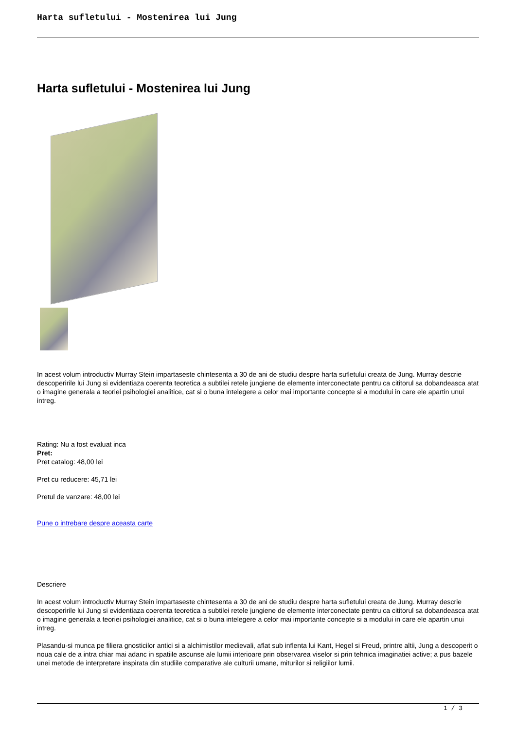Harta sufletului - Mostenirea lui Jung
Harta sufletului - Mostenirea lui Jung
In acest volum introductiv Murray Stein impartaseste chintesenta a 30 de ani de studiu despre harta sufletului creata de Jung. Murray descrie descoperirile lui Jung si evidentiaza coerenta teoretica a subtilei retele jungiene de elemente interconectate pentru ca cititorul sa dobandeasca atat o imagine generala a teoriei psihologiei analitice, cat si o buna intelegere a celor mai importante concepte si a modului in care ele apartin unui intreg.
Rating: Nu a fost evaluat inca
Pret:
Pret catalog: 48,00 lei
Pret cu reducere: 45,71 lei
Pretul de vanzare: 48,00 lei
Pune o intrebare despre aceasta carte
Descriere
In acest volum introductiv Murray Stein impartaseste chintesenta a 30 de ani de studiu despre harta sufletului creata de Jung. Murray descrie descoperirile lui Jung si evidentiaza coerenta teoretica a subtilei retele jungiene de elemente interconectate pentru ca cititorul sa dobandeasca atat o imagine generala a teoriei psihologiei analitice, cat si o buna intelegere a celor mai importante concepte si a modului in care ele apartin unui intreg.
Plasandu-si munca pe filiera gnosticilor antici si a alchimistilor medievali, aflat sub inflenta lui Kant, Hegel si Freud, printre altii, Jung a descoperit o noua cale de a intra chiar mai adanc in spatiile ascunse ale lumii interioare prin observarea viselor si prin tehnica imaginatiei active; a pus bazele unei metode de interpretare inspirata din studiile comparative ale culturii umane, miturilor si religiilor lumii.
1 / 3